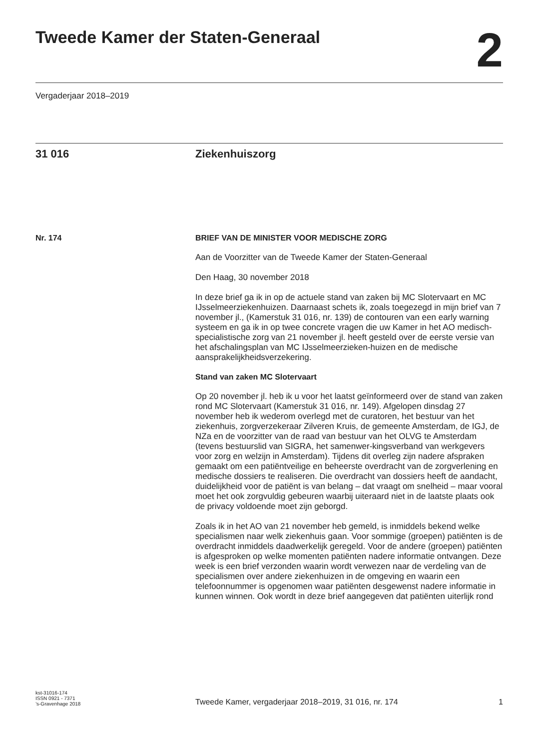Tweede Kamer der Staten-Generaal
2
Vergaderjaar 2018–2019
31 016 Ziekenhuiszorg
Nr. 174 BRIEF VAN DE MINISTER VOOR MEDISCHE ZORG
Aan de Voorzitter van de Tweede Kamer der Staten-Generaal
Den Haag, 30 november 2018
In deze brief ga ik in op de actuele stand van zaken bij MC Slotervaart en MC IJsselmeerziekenhuizen. Daarnaast schets ik, zoals toegezegd in mijn brief van 7 november jl., (Kamerstuk 31 016, nr. 139) de contouren van een early warning systeem en ga ik in op twee concrete vragen die uw Kamer in het AO medisch-specialistische zorg van 21 november jl. heeft gesteld over de eerste versie van het afschalingsplan van MC IJsselmeerzieken-huizen en de medische aansprakelijkheidsverzekering.
Stand van zaken MC Slotervaart
Op 20 november jl. heb ik u voor het laatst geïnformeerd over de stand van zaken rond MC Slotervaart (Kamerstuk 31 016, nr. 149). Afgelopen dinsdag 27 november heb ik wederom overlegd met de curatoren, het bestuur van het ziekenhuis, zorgverzekeraar Zilveren Kruis, de gemeente Amsterdam, de IGJ, de NZa en de voorzitter van de raad van bestuur van het OLVG te Amsterdam (tevens bestuurslid van SIGRA, het samenwer-kingsverband van werkgevers voor zorg en welzijn in Amsterdam). Tijdens dit overleg zijn nadere afspraken gemaakt om een patiëntveilige en beheerste overdracht van de zorgverlening en medische dossiers te realiseren. Die overdracht van dossiers heeft de aandacht, duidelijkheid voor de patiënt is van belang – dat vraagt om snelheid – maar vooral moet het ook zorgvuldig gebeuren waarbij uiteraard niet in de laatste plaats ook de privacy voldoende moet zijn geborgd.
Zoals ik in het AO van 21 november heb gemeld, is inmiddels bekend welke specialismen naar welk ziekenhuis gaan. Voor sommige (groepen) patiënten is de overdracht inmiddels daadwerkelijk geregeld. Voor de andere (groepen) patiënten is afgesproken op welke momenten patiënten nadere informatie ontvangen. Deze week is een brief verzonden waarin wordt verwezen naar de verdeling van de specialismen over andere ziekenhuizen in de omgeving en waarin een telefoonnummer is opgenomen waar patiënten desgewenst nadere informatie in kunnen winnen. Ook wordt in deze brief aangegeven dat patiënten uiterlijk rond
kst-31016-174
ISSN 0921 - 7371
’s-Gravenhage 2018
Tweede Kamer, vergaderjaar 2018–2019, 31 016, nr. 174
1